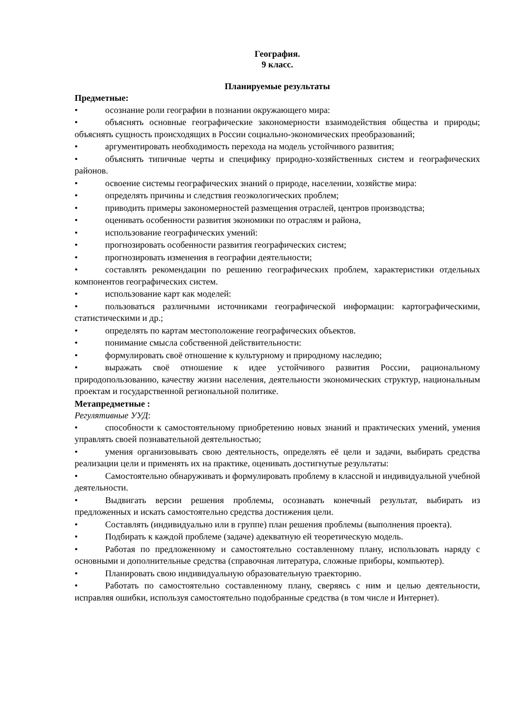География.
9 класс.
Планируемые результаты
Предметные:
• осознание роли географии в познании окружающего мира:
• объяснять основные географические закономерности взаимодействия общества и природы; объяснять сущность происходящих в России социально-экономических преобразований;
• аргументировать необходимость перехода на модель устойчивого развития;
• объяснять типичные черты и специфику природно-хозяйственных систем и географических районов.
• освоение системы географических знаний о природе, населении, хозяйстве мира:
• определять причины и следствия геоэкологических проблем;
• приводить примеры закономерностей размещения отраслей, центров производства;
• оценивать особенности развития экономики по отраслям и района,
• использование географических умений:
• прогнозировать особенности развития географических систем;
• прогнозировать изменения в географии деятельности;
• составлять рекомендации по решению географических проблем, характеристики отдельных компонентов географических систем.
• использование карт как моделей:
• пользоваться различными источниками географической информации: картографическими, статистическими и др.;
• определять по картам местоположение географических объектов.
• понимание смысла собственной действительности:
• формулировать своё отношение к культурному и природному наследию;
• выражать своё отношение к идее устойчивого развития России, рациональному природопользованию, качеству жизни населения, деятельности экономических структур, национальным проектам и государственной региональной политике.
Метапредметные :
Регулятивные УУД:
• способности к самостоятельному приобретению новых знаний и практических умений, умения управлять своей познавательной деятельностью;
• умения организовывать свою деятельность, определять её цели и задачи, выбирать средства реализации цели и применять их на практике, оценивать достигнутые результаты:
• Самостоятельно обнаруживать и формулировать проблему в классной и индивидуальной учебной деятельности.
• Выдвигать версии решения проблемы, осознавать конечный результат, выбирать из предложенных и искать самостоятельно средства достижения цели.
• Составлять (индивидуально или в группе) план решения проблемы (выполнения проекта).
• Подбирать к каждой проблеме (задаче) адекватную ей теоретическую модель.
• Работая по предложенному и самостоятельно составленному плану, использовать наряду с основными и дополнительные средства (справочная литература, сложные приборы, компьютер).
• Планировать свою индивидуальную образовательную траекторию.
• Работать по самостоятельно составленному плану, сверяясь с ним и целью деятельности, исправляя ошибки, используя самостоятельно подобранные средства (в том числе и Интернет).